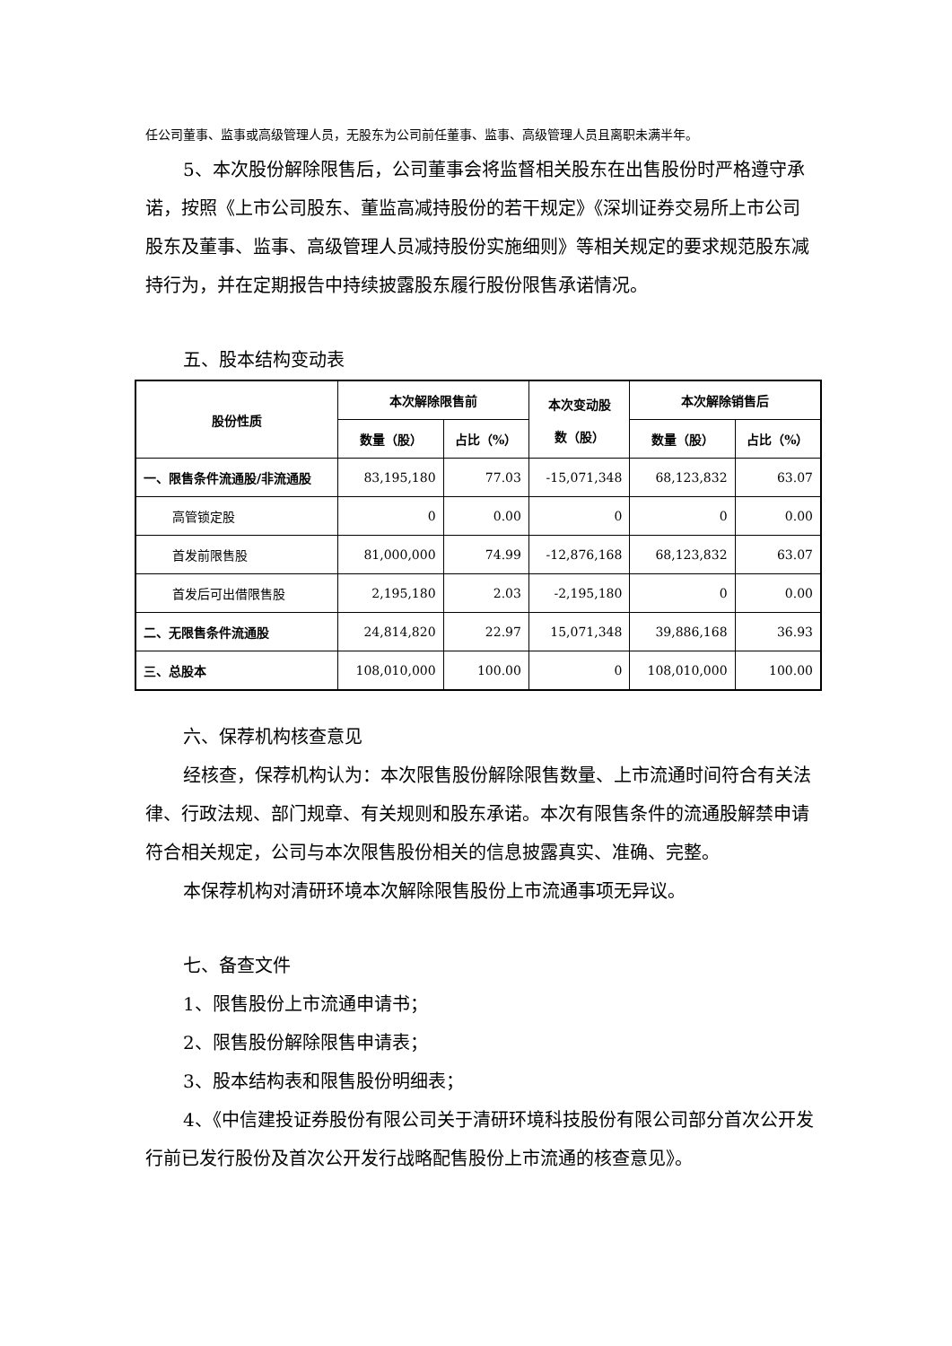任公司董事、监事或高级管理人员，无股东为公司前任董事、监事、高级管理人员且离职未满半年。
5、本次股份解除限售后，公司董事会将监督相关股东在出售股份时严格遵守承诺，按照《上市公司股东、董监高减持股份的若干规定》《深圳证券交易所上市公司股东及董事、监事、高级管理人员减持股份实施细则》等相关规定的要求规范股东减持行为，并在定期报告中持续披露股东履行股份限售承诺情况。
五、股本结构变动表
| 股份性质 | 本次解除限售前 | | 本次变动股 数（股） | 本次解除销售后 | |
| --- | --- | --- | --- | --- | --- |
| | 数量（股） | 占比（%） | | 数量（股） | 占比（%） |
| 一、限售条件流通股/非流通股 | 83,195,180 | 77.03 | -15,071,348 | 68,123,832 | 63.07 |
| 高管锁定股 | 0 | 0.00 | 0 | 0 | 0.00 |
| 首发前限售股 | 81,000,000 | 74.99 | -12,876,168 | 68,123,832 | 63.07 |
| 首发后可出借限售股 | 2,195,180 | 2.03 | -2,195,180 | 0 | 0.00 |
| 二、无限售条件流通股 | 24,814,820 | 22.97 | 15,071,348 | 39,886,168 | 36.93 |
| 三、总股本 | 108,010,000 | 100.00 | 0 | 108,010,000 | 100.00 |
六、保荐机构核查意见
经核查，保荐机构认为：本次限售股份解除限售数量、上市流通时间符合有关法律、行政法规、部门规章、有关规则和股东承诺。本次有限售条件的流通股解禁申请符合相关规定，公司与本次限售股份相关的信息披露真实、准确、完整。
本保荐机构对清研环境本次解除限售股份上市流通事项无异议。
七、备查文件
1、限售股份上市流通申请书；
2、限售股份解除限售申请表；
3、股本结构表和限售股份明细表；
4、《中信建投证券股份有限公司关于清研环境科技股份有限公司部分首次公开发行前已发行股份及首次公开发行战略配售股份上市流通的核查意见》。